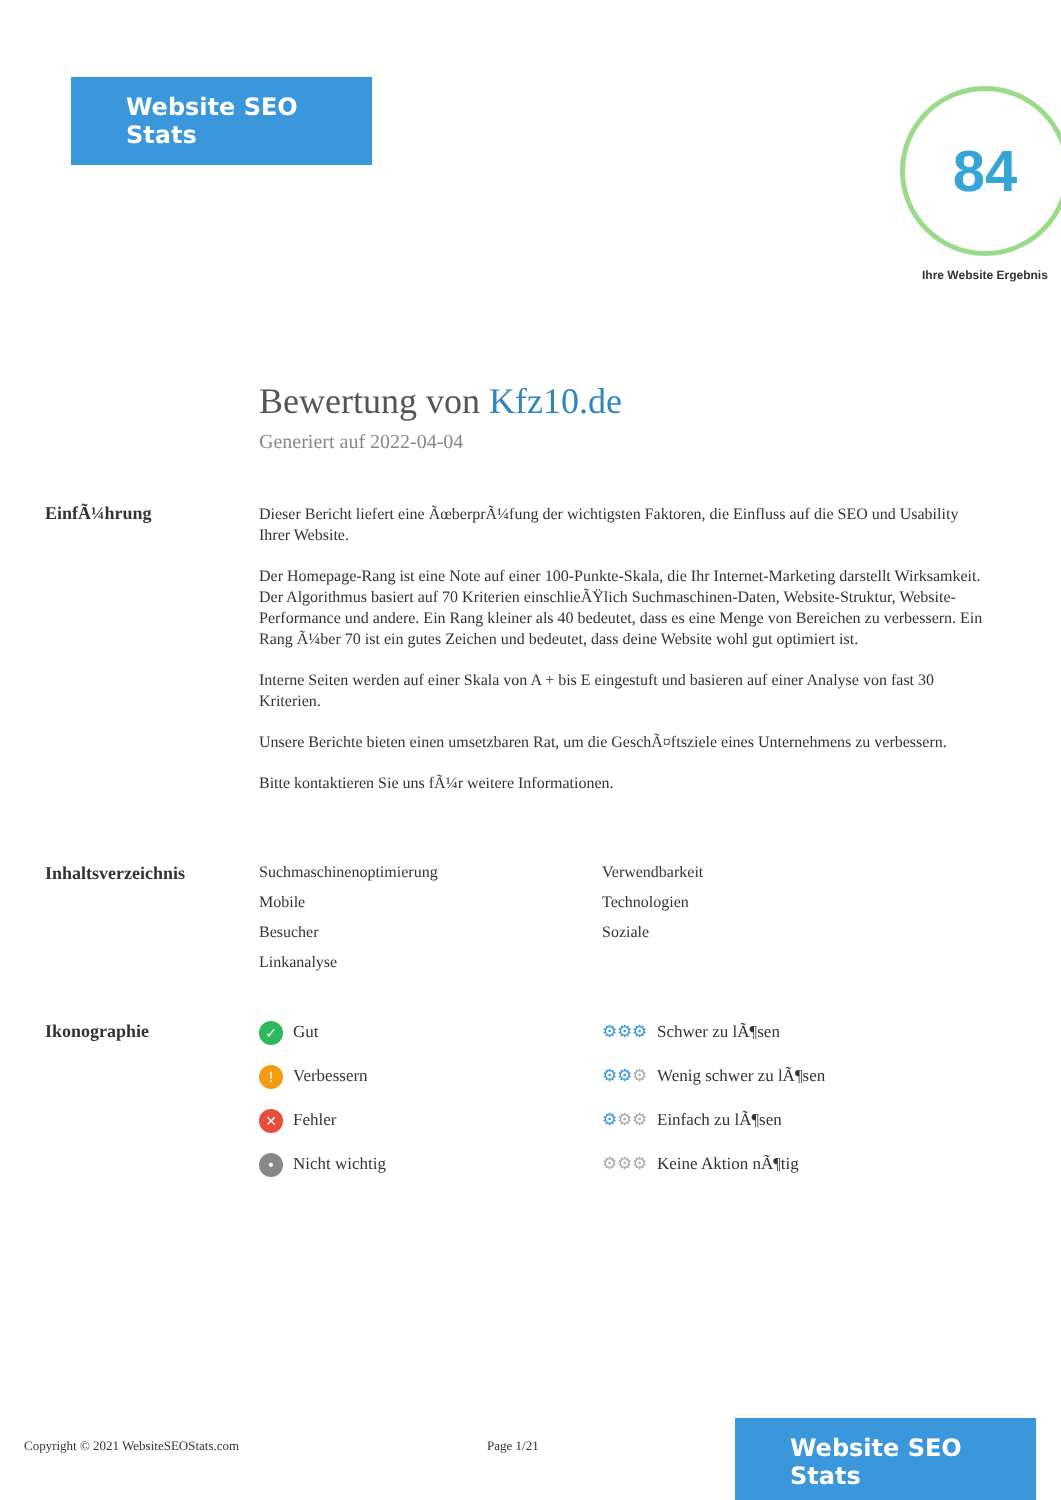Website SEO Stats
84
Ihre Website Ergebnis
Bewertung von Kfz10.de
Generiert auf 2022-04-04
EinfÃ¼hrung
Dieser Bericht liefert eine ÃœberprÃ¼fung der wichtigsten Faktoren, die Einfluss auf die SEO und Usability Ihrer Website.
Der Homepage-Rang ist eine Note auf einer 100-Punkte-Skala, die Ihr Internet-Marketing darstellt Wirksamkeit. Der Algorithmus basiert auf 70 Kriterien einschlieÃŸlich Suchmaschinen-Daten, Website-Struktur, Website-Performance und andere. Ein Rang kleiner als 40 bedeutet, dass es eine Menge von Bereichen zu verbessern. Ein Rang Ã¼ber 70 ist ein gutes Zeichen und bedeutet, dass deine Website wohl gut optimiert ist.
Interne Seiten werden auf einer Skala von A + bis E eingestuft und basieren auf einer Analyse von fast 30 Kriterien.
Unsere Berichte bieten einen umsetzbaren Rat, um die GeschÃ¤ftsziele eines Unternehmens zu verbessern.
Bitte kontaktieren Sie uns fÃ¼r weitere Informationen.
Inhaltsverzeichnis Suchmaschinenoptimierung
Verwendbarkeit
Mobile
Technologien
Besucher
Soziale
Linkanalyse
Ikonographie
✓ Gut
⚙⚙⚙ Schwer zu lÃ¶sen
! Verbessern
⚙⚙⚙ Wenig schwer zu lÃ¶sen
✕ Fehler
⚙⚙⚙ Einfach zu lÃ¶sen
• Nicht wichtig
⚙⚙⚙ Keine Aktion nÃ¶tig
Copyright © 2021 WebsiteSEOStats.com
Page 1/21
Website SEO Stats